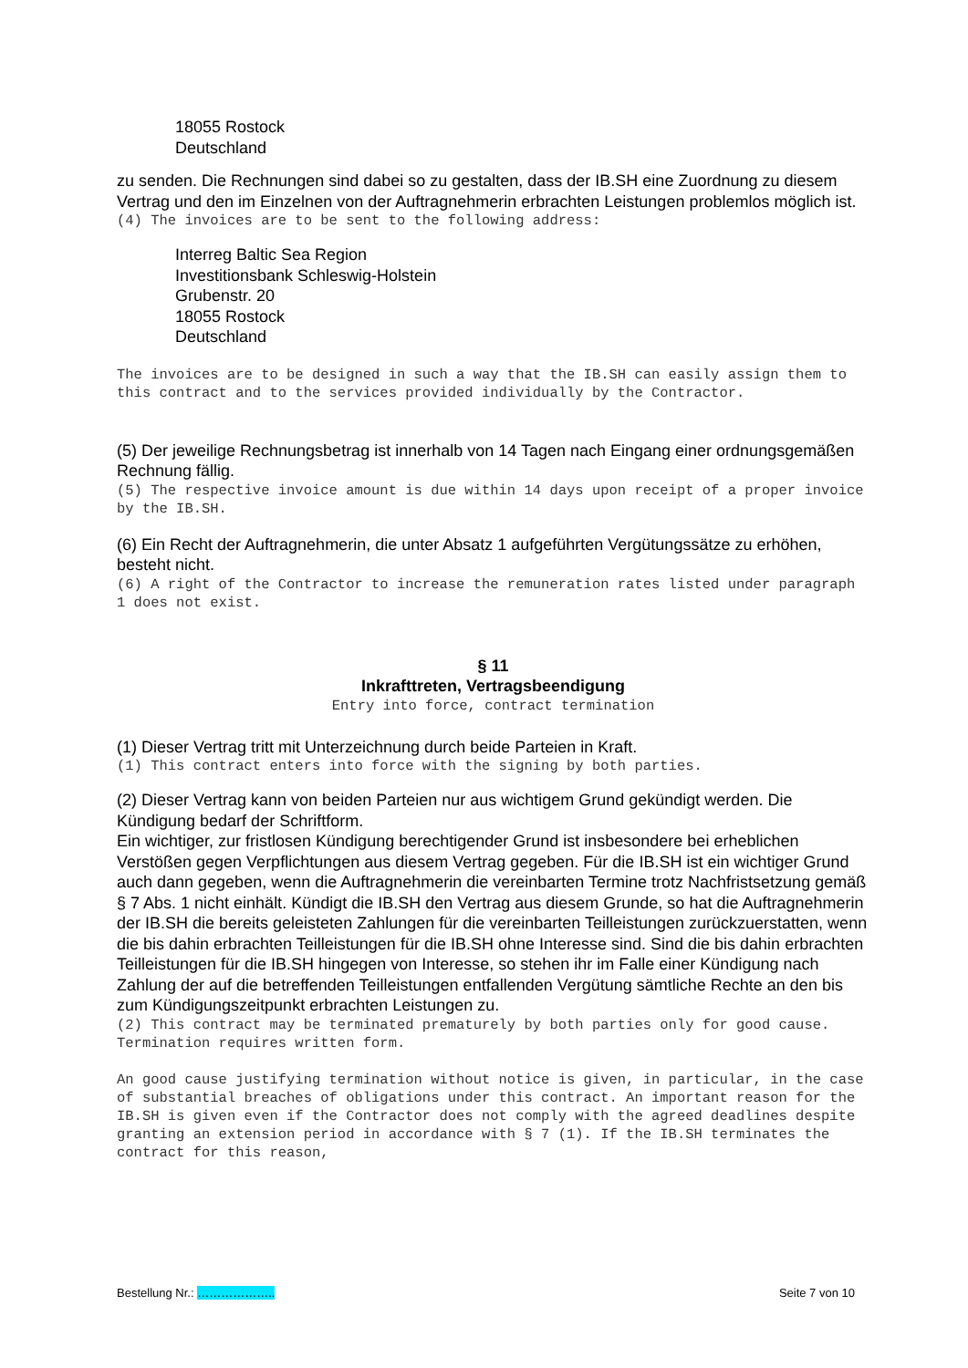18055 Rostock
Deutschland
zu senden. Die Rechnungen sind dabei so zu gestalten, dass der IB.SH eine Zuordnung zu diesem Vertrag und den im Einzelnen von der Auftragnehmerin erbrachten Leistungen problemlos möglich ist.
(4) The invoices are to be sent to the following address:
Interreg Baltic Sea Region
Investitionsbank Schleswig-Holstein
Grubenstr. 20
18055 Rostock
Deutschland
The invoices are to be designed in such a way that the IB.SH can easily assign them to this contract and to the services provided individually by the Contractor.
(5) Der jeweilige Rechnungsbetrag ist innerhalb von 14 Tagen nach Eingang einer ordnungsgemäßen Rechnung fällig.
(5) The respective invoice amount is due within 14 days upon receipt of a proper invoice by the IB.SH.
(6) Ein Recht der Auftragnehmerin, die unter Absatz 1 aufgeführten Vergütungssätze zu erhöhen, besteht nicht.
(6) A right of the Contractor to increase the remuneration rates listed under paragraph 1 does not exist.
§ 11
Inkrafttreten, Vertragsbeendigung
Entry into force, contract termination
(1) Dieser Vertrag tritt mit Unterzeichnung durch beide Parteien in Kraft.
(1) This contract enters into force with the signing by both parties.
(2) Dieser Vertrag kann von beiden Parteien nur aus wichtigem Grund gekündigt werden. Die Kündigung bedarf der Schriftform.
Ein wichtiger, zur fristlosen Kündigung berechtigender Grund ist insbesondere bei erheblichen Verstößen gegen Verpflichtungen aus diesem Vertrag gegeben. Für die IB.SH ist ein wichtiger Grund auch dann gegeben, wenn die Auftragnehmerin die vereinbarten Termine trotz Nachfristsetzung gemäß § 7 Abs. 1 nicht einhält. Kündigt die IB.SH den Vertrag aus diesem Grunde, so hat die Auftragnehmerin der IB.SH die bereits geleisteten Zahlungen für die vereinbarten Teilleistungen zurückzuerstatten, wenn die bis dahin erbrachten Teilleistungen für die IB.SH ohne Interesse sind. Sind die bis dahin erbrachten Teilleistungen für die IB.SH hingegen von Interesse, so stehen ihr im Falle einer Kündigung nach Zahlung der auf die betreffenden Teilleistungen entfallenden Vergütung sämtliche Rechte an den bis zum Kündigungszeitpunkt erbrachten Leistungen zu.
(2) This contract may be terminated prematurely by both parties only for good cause. Termination requires written form.
An good cause justifying termination without notice is given, in particular, in the case of substantial breaches of obligations under this contract. An important reason for the IB.SH is given even if the Contractor does not comply with the agreed deadlines despite granting an extension period in accordance with § 7 (1). If the IB.SH terminates the contract for this reason,
Bestellung Nr.: ……………….. Seite 7 von 10